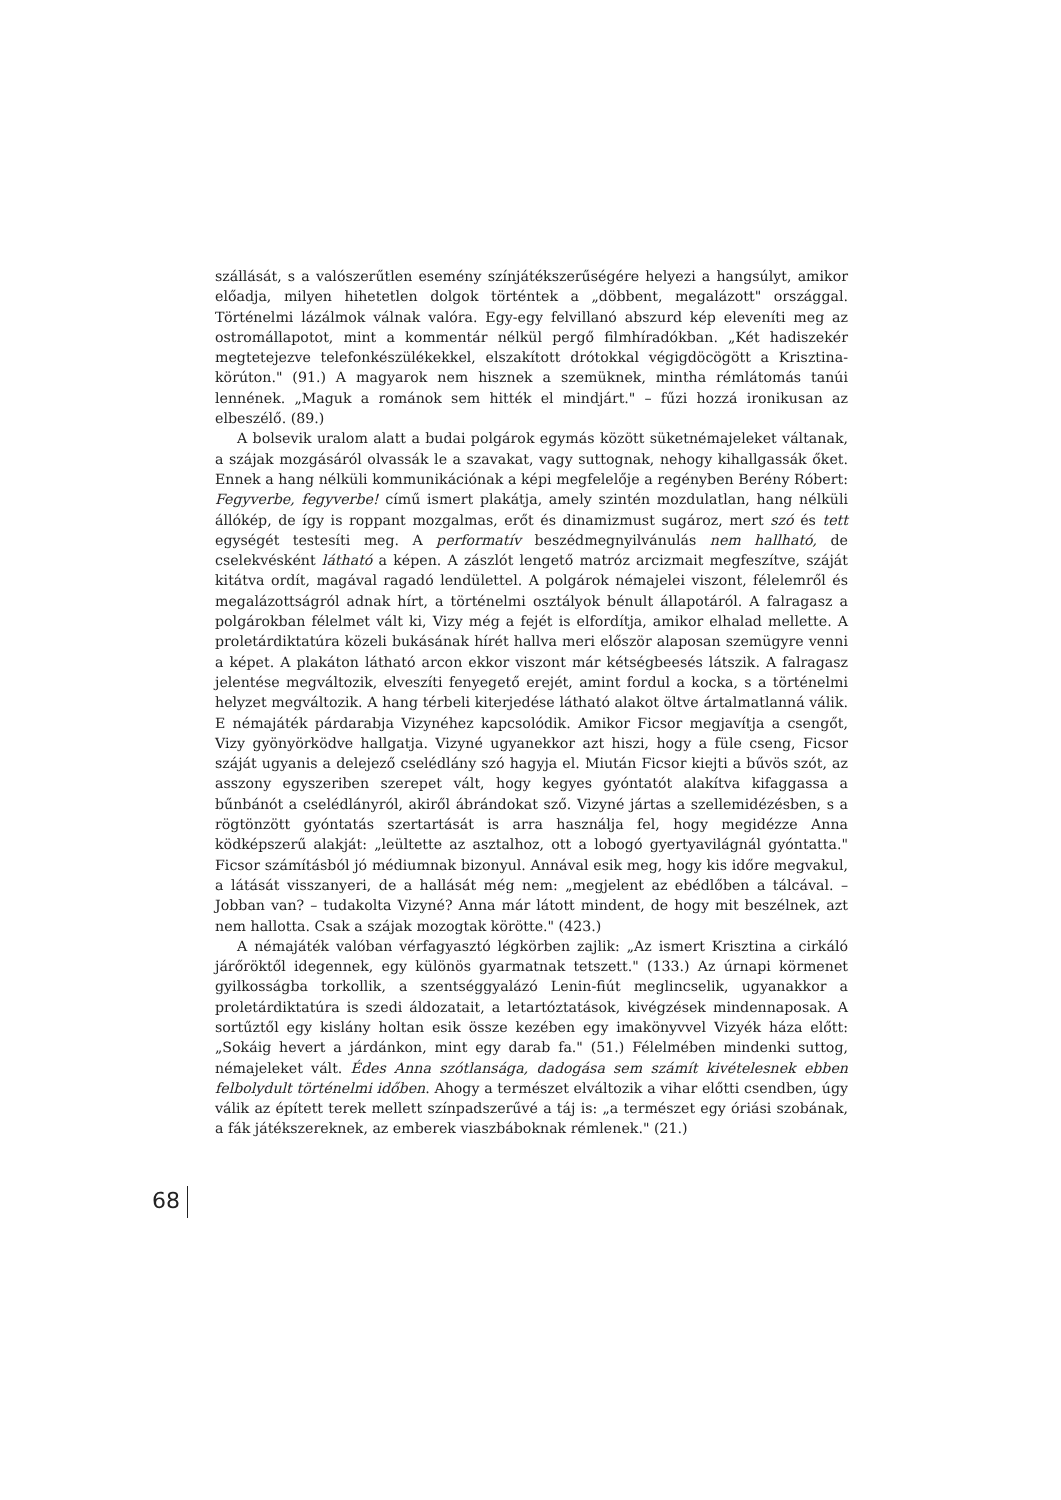szállását, s a valószerűtlen esemény színjátékszerűségére helyezi a hangsúlyt, amikor előadja, milyen hihetetlen dolgok történtek a „döbbent, megalázott" országgal. Történelmi lázálmok válnak valóra. Egy-egy felvillanó abszurd kép eleveníti meg az ostromállapotot, mint a kommentár nélkül pergő filmhíradókban. „Két hadiszekér megtetejezve telefonkészülékekkel, elszakított drótokkal végigdöcögött a Krisztina-körúton." (91.) A magyarok nem hisznek a szemüknek, mintha rémlátomás tanúi lennének. „Maguk a románok sem hitték el mindjárt." – fűzi hozzá ironikusan az elbeszélő. (89.)
A bolsevik uralom alatt a budai polgárok egymás között süketnémajeleket váltanak, a szájak mozgásáról olvassák le a szavakat, vagy suttognak, nehogy kihallgassák őket. Ennek a hang nélküli kommunikációnak a képi megfelelője a regényben Berény Róbert: Fegyverbe, fegyverbe! című ismert plakátja, amely szintén mozdulatlan, hang nélküli állókép, de így is roppant mozgalmas, erőt és dinamizmust sugároz, mert szó és tett egységét testesíti meg. A performatív beszédmegnyilvánulás nem hallható, de cselekvésként látható a képen. A zászlót lengető matróz arcizmait megfeszítve, száját kitátva ordít, magával ragadó lendülettel. A polgárok némajelei viszont, félelemről és megalázottságról adnak hírt, a történelmi osztályok bénult állapotáról. A falragasz a polgárokban félelmet vált ki, Vizy még a fejét is elfordítja, amikor elhalad mellette. A proletárdiktatúra közeli bukásának hírét hallva meri először alaposan szemügyre venni a képet. A plakáton látható arcon ekkor viszont már kétségbeesés látszik. A falragasz jelentése megváltozik, elveszíti fenyegető erejét, amint fordul a kocka, s a történelmi helyzet megváltozik. A hang térbeli kiterjedése látható alakot öltve ártalmatlanná válik. E némajáték párdarabja Vizynéhez kapcsolódik. Amikor Ficsor megjavítja a csengőt, Vizy gyönyörködve hallgatja. Vizyné ugyanekkor azt hiszi, hogy a füle cseng, Ficsor száját ugyanis a delejező cselédlány szó hagyja el. Miután Ficsor kiejti a bűvös szót, az asszony egyszeriben szerepet vált, hogy kegyes gyóntatót alakítva kifaggassa a bűnbánót a cselédlányról, akiről ábrándokat sző. Vizyné jártas a szellemidézésben, s a rögtönzött gyóntatás szertartását is arra használja fel, hogy megidézze Anna ködképszerű alakját: „leültette az asztalhoz, ott a lobogó gyertyavilágnál gyóntatta." Ficsor számításból jó médiumnak bizonyul. Annával esik meg, hogy kis időre megvakul, a látását visszanyeri, de a hallását még nem: „megjelent az ebédlőben a tálcával. –Jobban van? – tudakolta Vizyné? Anna már látott mindent, de hogy mit beszélnek, azt nem hallotta. Csak a szájak mozogtak körötte." (423.)
A némajáték valóban vérfagyasztó légkörben zajlik: „Az ismert Krisztina a cirkáló járőröktől idegennek, egy különös gyarmatnak tetszett." (133.) Az úrnapi körmenet gyilkosságba torkollik, a szentséggyalázó Lenin-fiút meglincselik, ugyanakkor a proletárdiktatúra is szedi áldozatait, a letartóztatások, kivégzések mindennaposak. A sortűztől egy kislány holtan esik össze kezében egy imakönyvvel Vizyék háza előtt: „Sokáig hevert a járdánkon, mint egy darab fa." (51.) Félelmében mindenki suttog, némajeleket vált. Édes Anna szótlansága, dadogása sem számít kivételesnek ebben felbolydult történelmi időben. Ahogy a természet elváltozik a vihar előtti csendben, úgy válik az épített terek mellett színpadszerűvé a táj is: „a természet egy óriási szobának, a fák játékszereknek, az emberek viaszbáboknak rémlenek." (21.)
68